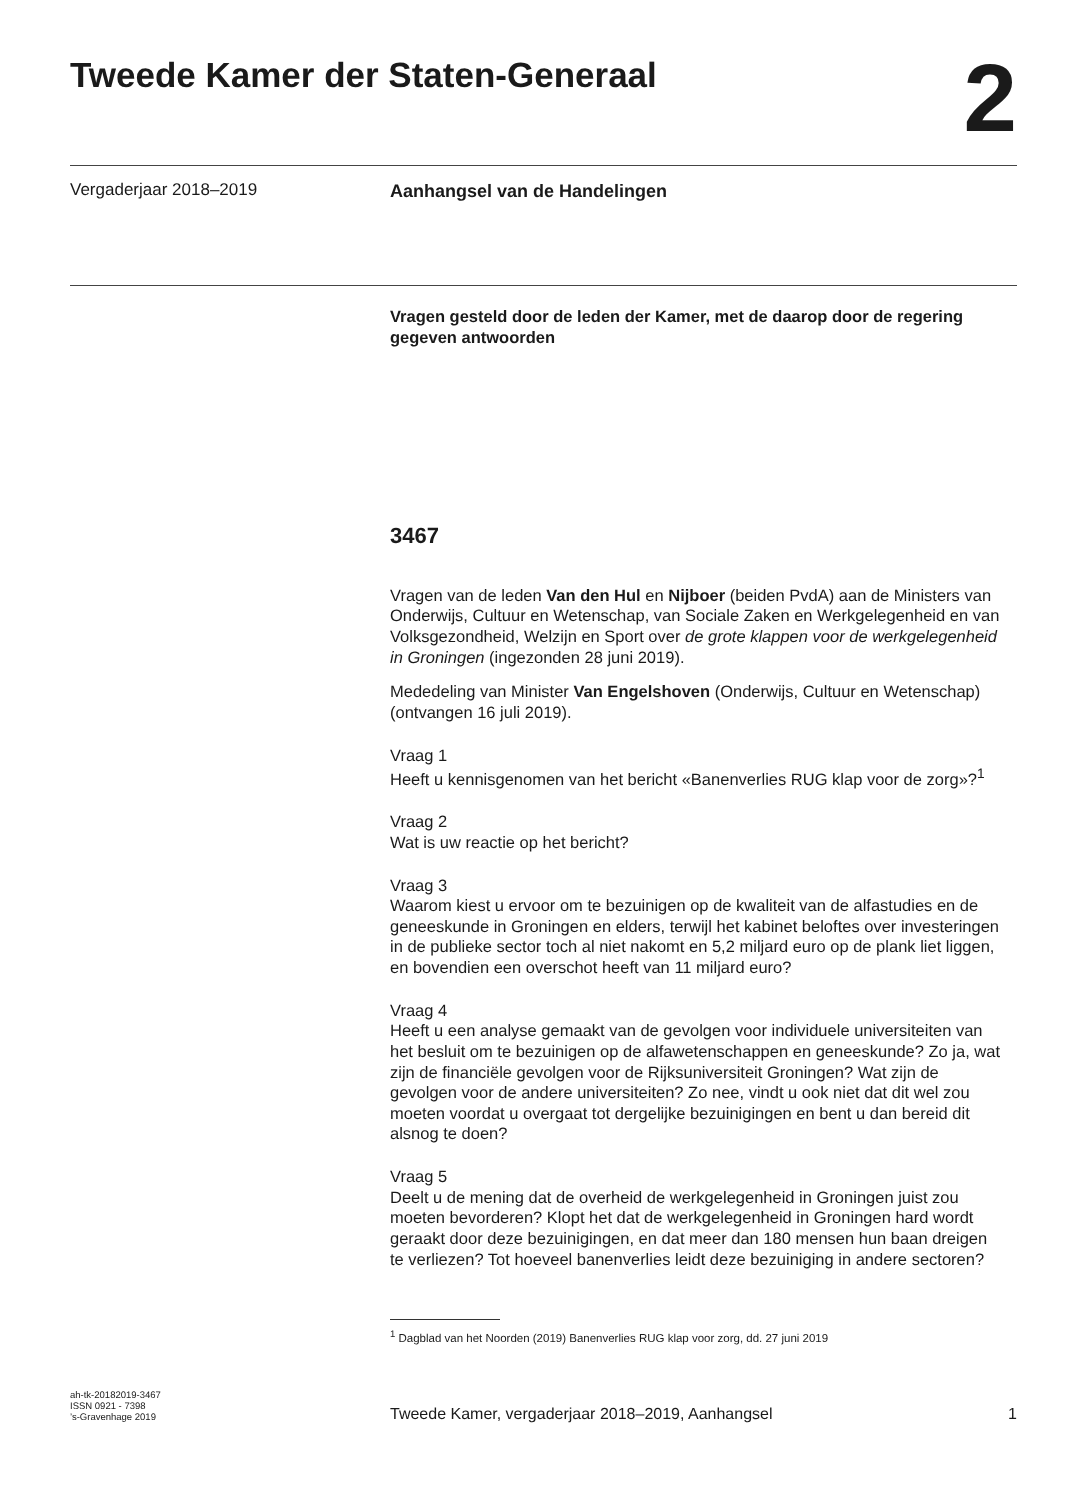Tweede Kamer der Staten-Generaal
2
Vergaderjaar 2018–2019
Aanhangsel van de Handelingen
Vragen gesteld door de leden der Kamer, met de daarop door de regering gegeven antwoorden
3467
Vragen van de leden Van den Hul en Nijboer (beiden PvdA) aan de Ministers van Onderwijs, Cultuur en Wetenschap, van Sociale Zaken en Werkgelegenheid en van Volksgezondheid, Welzijn en Sport over de grote klappen voor de werkgelegenheid in Groningen (ingezonden 28 juni 2019).
Mededeling van Minister Van Engelshoven (Onderwijs, Cultuur en Wetenschap) (ontvangen 16 juli 2019).
Vraag 1
Heeft u kennisgenomen van het bericht «Banenverlies RUG klap voor de zorg»?<sup>1</sup>
Vraag 2
Wat is uw reactie op het bericht?
Vraag 3
Waarom kiest u ervoor om te bezuinigen op de kwaliteit van de alfastudies en de geneeskunde in Groningen en elders, terwijl het kabinet beloftes over investeringen in de publieke sector toch al niet nakomt en 5,2 miljard euro op de plank liet liggen, en bovendien een overschot heeft van 11 miljard euro?
Vraag 4
Heeft u een analyse gemaakt van de gevolgen voor individuele universiteiten van het besluit om te bezuinigen op de alfawetenschappen en geneeskunde? Zo ja, wat zijn de financiële gevolgen voor de Rijksuniversiteit Groningen? Wat zijn de gevolgen voor de andere universiteiten? Zo nee, vindt u ook niet dat dit wel zou moeten voordat u overgaat tot dergelijke bezuinigingen en bent u dan bereid dit alsnog te doen?
Vraag 5
Deelt u de mening dat de overheid de werkgelegenheid in Groningen juist zou moeten bevorderen? Klopt het dat de werkgelegenheid in Groningen hard wordt geraakt door deze bezuinigingen, en dat meer dan 180 mensen hun baan dreigen te verliezen? Tot hoeveel banenverlies leidt deze bezuiniging in andere sectoren?
<sup>1</sup> Dagblad van het Noorden (2019) Banenverlies RUG klap voor zorg, dd. 27 juni 2019
ah-tk-20182019-3467
ISSN 0921 - 7398
’s-Gravenhage 2019
Tweede Kamer, vergaderjaar 2018–2019, Aanhangsel
1